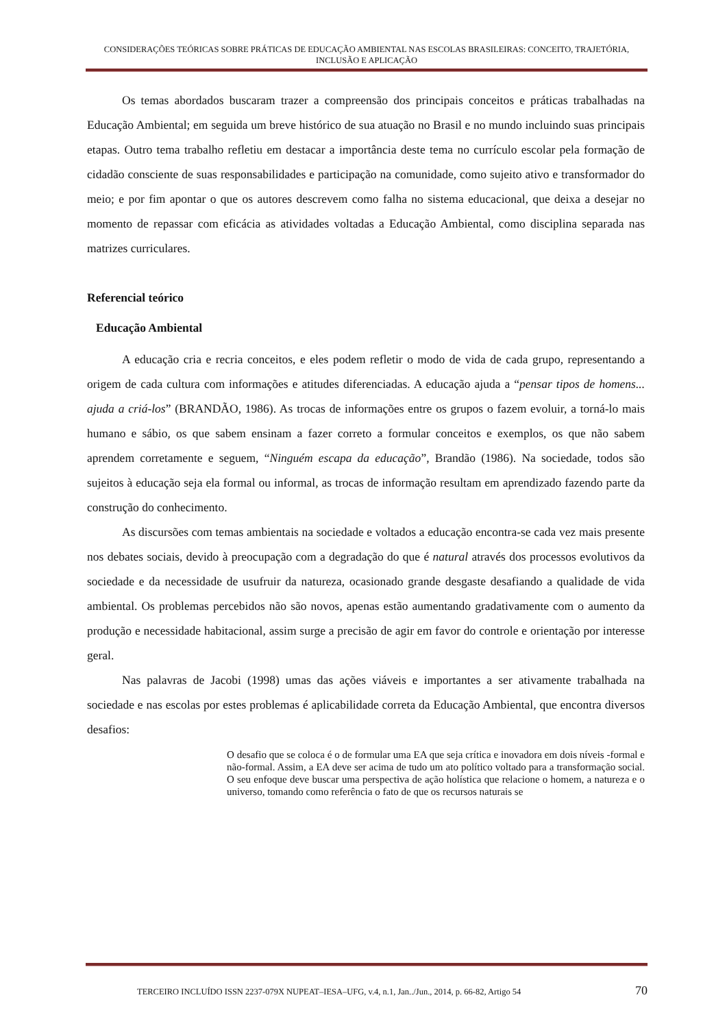CONSIDERAÇÕES TEÓRICAS SOBRE PRÁTICAS DE EDUCAÇÃO AMBIENTAL NAS ESCOLAS BRASILEIRAS: CONCEITO, TRAJETÓRIA, INCLUSÃO E APLICAÇÃO
Os temas abordados buscaram trazer a compreensão dos principais conceitos e práticas trabalhadas na Educação Ambiental; em seguida um breve histórico de sua atuação no Brasil e no mundo incluindo suas principais etapas. Outro tema trabalho refletiu em destacar a importância deste tema no currículo escolar pela formação de cidadão consciente de suas responsabilidades e participação na comunidade, como sujeito ativo e transformador do meio; e por fim apontar o que os autores descrevem como falha no sistema educacional, que deixa a desejar no momento de repassar com eficácia as atividades voltadas a Educação Ambiental, como disciplina separada nas matrizes curriculares.
Referencial teórico
Educação Ambiental
A educação cria e recria conceitos, e eles podem refletir o modo de vida de cada grupo, representando a origem de cada cultura com informações e atitudes diferenciadas. A educação ajuda a “pensar tipos de homens... ajuda a criá-los” (BRANDÃO, 1986). As trocas de informações entre os grupos o fazem evoluir, a torná-lo mais humano e sábio, os que sabem ensinam a fazer correto a formular conceitos e exemplos, os que não sabem aprendem corretamente e seguem, “Ninguém escapa da educação”, Brandão (1986). Na sociedade, todos são sujeitos à educação seja ela formal ou informal, as trocas de informação resultam em aprendizado fazendo parte da construção do conhecimento.
As discursões com temas ambientais na sociedade e voltados a educação encontra-se cada vez mais presente nos debates sociais, devido à preocupação com a degradação do que é natural através dos processos evolutivos da sociedade e da necessidade de usufruir da natureza, ocasionado grande desgaste desafiando a qualidade de vida ambiental. Os problemas percebidos não são novos, apenas estão aumentando gradativamente com o aumento da produção e necessidade habitacional, assim surge a precisão de agir em favor do controle e orientação por interesse geral.
Nas palavras de Jacobi (1998) umas das ações viáveis e importantes a ser ativamente trabalhada na sociedade e nas escolas por estes problemas é aplicabilidade correta da Educação Ambiental, que encontra diversos desafios:
O desafio que se coloca é o de formular uma EA que seja crítica e inovadora em dois níveis -formal e não-formal. Assim, a EA deve ser acima de tudo um ato político voltado para a transformação social. O seu enfoque deve buscar uma perspectiva de ação holística que relacione o homem, a natureza e o universo, tomando como referência o fato de que os recursos naturais se
TERCEIRO INCLUÍDO ISSN 2237-079X NUPEAT–IESA–UFG, v.4, n.1, Jan../Jun., 2014, p. 66-82, Artigo 54 70